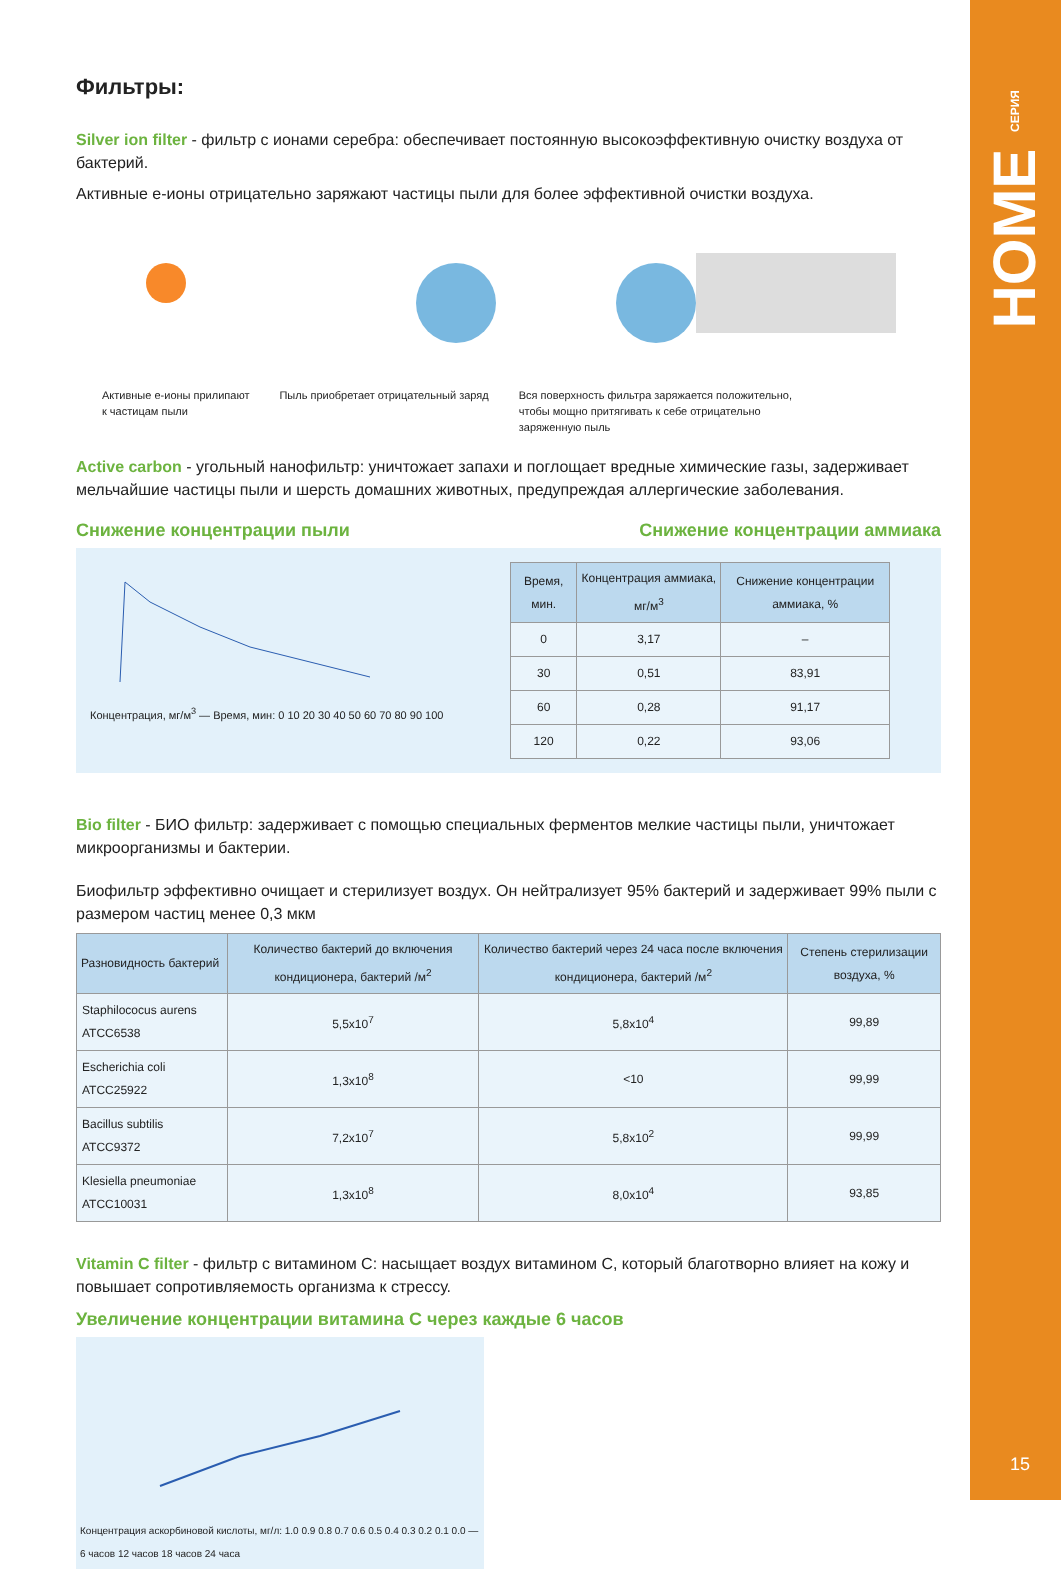HOME СЕРИЯ
15
Фильтры:
Silver ion filter - фильтр с ионами серебра: обеспечивает постоянную высокоэффективную очистку воздуха от бактерий.
Активные e-ионы отрицательно заряжают частицы пыли для более эффективной очистки воздуха.
Активные е-ионы прилипают
к частицам пыли
Пыль приобретает отрицательный заряд
Вся поверхность фильтра заряжается положительно,
чтобы мощно притягивать к себе отрицательно
заряженную пыль
Active carbon - угольный нанофильтр: уничтожает запахи и поглощает вредные химические газы, задерживает мельчайшие частицы пыли и шерсть домашних животных, предупреждая аллергические заболевания.
Снижение концентрации пыли Снижение концентрации аммиака
Концентрация, мг/м<sup>3</sup> — Время, мин: 0 10 20 30 40 50 60 70 80 90 100
| Время, мин. | Концентрация аммиака, мг/м<sup>3</sup> | Снижение концентрации аммиака, % |
| --- | --- | --- |
| 0 | 3,17 | – |
| 30 | 0,51 | 83,91 |
| 60 | 0,28 | 91,17 |
| 120 | 0,22 | 93,06 |
Bio filter - БИО фильтр: задерживает с помощью специальных ферментов мелкие частицы пыли, уничтожает микроорганизмы и бактерии.
Биофильтр эффективно очищает и стерилизует воздух. Он нейтрализует 95% бактерий и задерживает 99% пыли с размером частиц менее 0,3 мкм
| Разновидность бактерий | Количество бактерий до включения кондиционера, бактерий /м<sup>2</sup> | Количество бактерий через 24 часа после включения кондиционера, бактерий /м<sup>2</sup> | Степень стерилизации воздуха, % |
| --- | --- | --- | --- |
| Staphilococus aurens ATCC6538 | 5,5x10<sup>7</sup> | 5,8x10<sup>4</sup> | 99,89 |
| Escherichia coli ATCC25922 | 1,3x10<sup>8</sup> | <10 | 99,99 |
| Bacillus subtilis ATCC9372 | 7,2x10<sup>7</sup> | 5,8x10<sup>2</sup> | 99,99 |
| Klesiella pneumoniae ATCC10031 | 1,3x10<sup>8</sup> | 8,0x10<sup>4</sup> | 93,85 |
Vitamin C filter - фильтр с витамином С: насыщает воздух витамином С, который благотворно влияет на кожу и повышает сопротивляемость организма к стрессу.
Увеличение концентрации витамина С через каждые 6 часов
Концентрация аскорбиновой кислоты, мг/л: 1.0 0.9 0.8 0.7 0.6 0.5 0.4 0.3 0.2 0.1 0.0 — 6 часов 12 часов 18 часов 24 часа